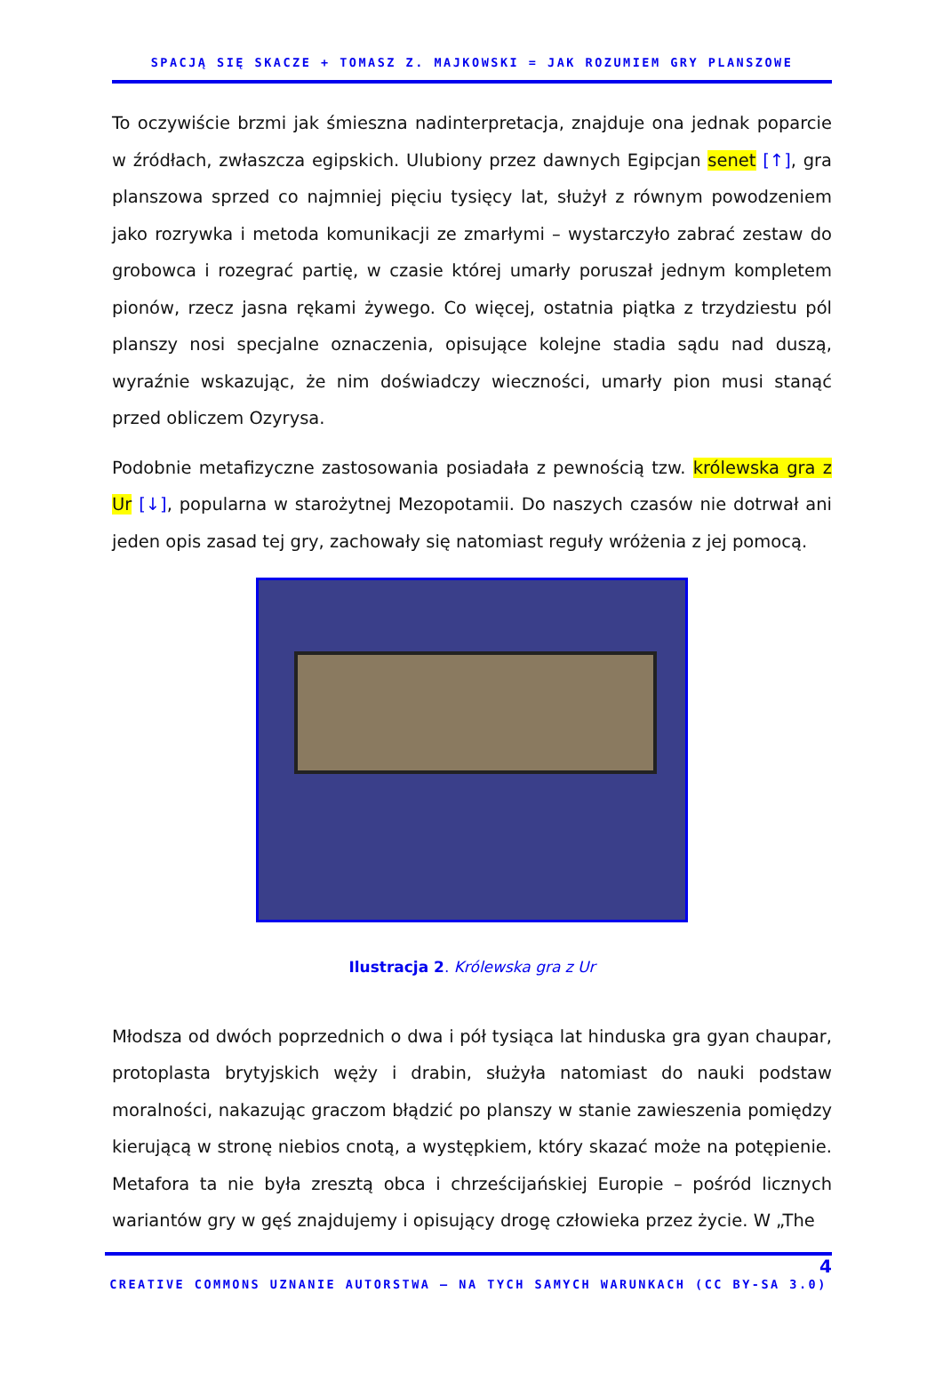SPACJĄ SIĘ SKACZE + TOMASZ Z. MAJKOWSKI = JAK ROZUMIEM GRY PLANSZOWE
To oczywiście brzmi jak śmieszna nadinterpretacja, znajduje ona jednak poparcie w źródłach, zwłaszcza egipskich. Ulubiony przez dawnych Egipcjan senet [↑], gra planszowa sprzed co najmniej pięciu tysięcy lat, służył z równym powodzeniem jako rozrywka i metoda komunikacji ze zmarłymi – wystarczyło zabrać zestaw do grobowca i rozegrać partię, w czasie której umarły poruszał jednym kompletem pionów, rzecz jasna rękami żywego. Co więcej, ostatnia piątka z trzydziestu pól planszy nosi specjalne oznaczenia, opisujące kolejne stadia sądu nad duszą, wyraźnie wskazując, że nim doświadczy wieczności, umarły pion musi stanąć przed obliczem Ozyrysa.
Podobnie metafizyczne zastosowania posiadała z pewnością tzw. królewska gra z Ur [↓], popularna w starożytnej Mezopotamii. Do naszych czasów nie dotrwał ani jeden opis zasad tej gry, zachowały się natomiast reguły wróżenia z jej pomocą.
Ilustracja 2. Królewska gra z Ur
Młodsza od dwóch poprzednich o dwa i pół tysiąca lat hinduska gra gyan chaupar, protoplasta brytyjskich węży i drabin, służyła natomiast do nauki podstaw moralności, nakazując graczom błądzić po planszy w stanie zawieszenia pomiędzy kierującą w stronę niebios cnotą, a występkiem, który skazać może na potępienie. Metafora ta nie była zresztą obca i chrześcijańskiej Europie – pośród licznych wariantów gry w gęś znajdujemy i opisujący drogę człowieka przez życie. W „The
4
CREATIVE COMMONS UZNANIE AUTORSTWA – NA TYCH SAMYCH WARUNKACH (CC BY-SA 3.0)